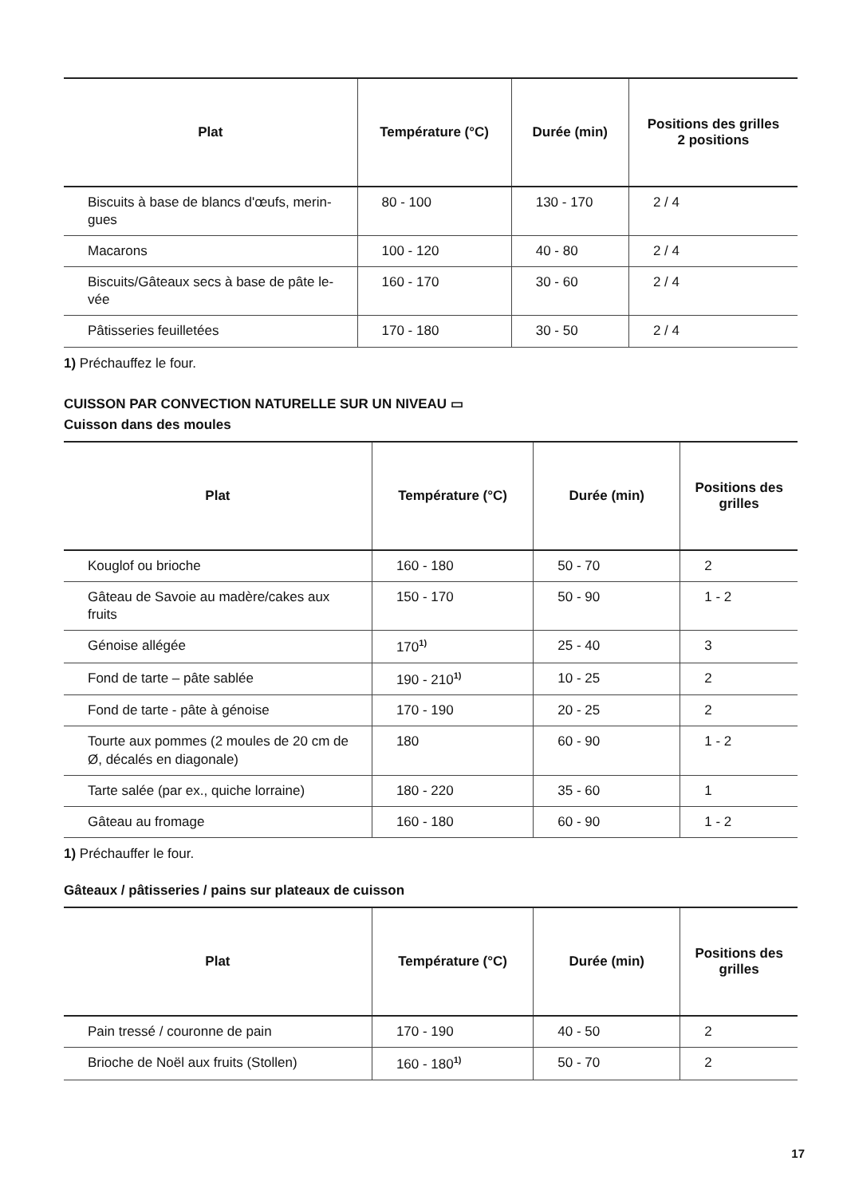| Plat | Température (°C) | Durée (min) | Positions des grilles 2 positions |
| --- | --- | --- | --- |
| Biscuits à base de blancs d'œufs, merin-gues | 80 - 100 | 130 - 170 | 2 / 4 |
| Macarons | 100 - 120 | 40 - 80 | 2 / 4 |
| Biscuits/Gâteaux secs à base de pâte le-vée | 160 - 170 | 30 - 60 | 2 / 4 |
| Pâtisseries feuilletées | 170 - 180 | 30 - 50 | 2 / 4 |
1) Préchauffez le four.
CUISSON PAR CONVECTION NATURELLE SUR UN NIVEAU ▭
Cuisson dans des moules
| Plat | Température (°C) | Durée (min) | Positions des grilles |
| --- | --- | --- | --- |
| Kouglof ou brioche | 160 - 180 | 50 - 70 | 2 |
| Gâteau de Savoie au madère/cakes aux fruits | 150 - 170 | 50 - 90 | 1 - 2 |
| Génoise allégée | 170<sup>1)</sup> | 25 - 40 | 3 |
| Fond de tarte – pâte sablée | 190 - 210<sup>1)</sup> | 10 - 25 | 2 |
| Fond de tarte - pâte à génoise | 170 - 190 | 20 - 25 | 2 |
| Tourte aux pommes (2 moules de 20 cm de Ø, décalés en diagonale) | 180 | 60 - 90 | 1 - 2 |
| Tarte salée (par ex., quiche lorraine) | 180 - 220 | 35 - 60 | 1 |
| Gâteau au fromage | 160 - 180 | 60 - 90 | 1 - 2 |
1) Préchauffer le four.
Gâteaux / pâtisseries / pains sur plateaux de cuisson
| Plat | Température (°C) | Durée (min) | Positions des grilles |
| --- | --- | --- | --- |
| Pain tressé / couronne de pain | 170 - 190 | 40 - 50 | 2 |
| Brioche de Noël aux fruits (Stollen) | 160 - 180<sup>1)</sup> | 50 - 70 | 2 |
17